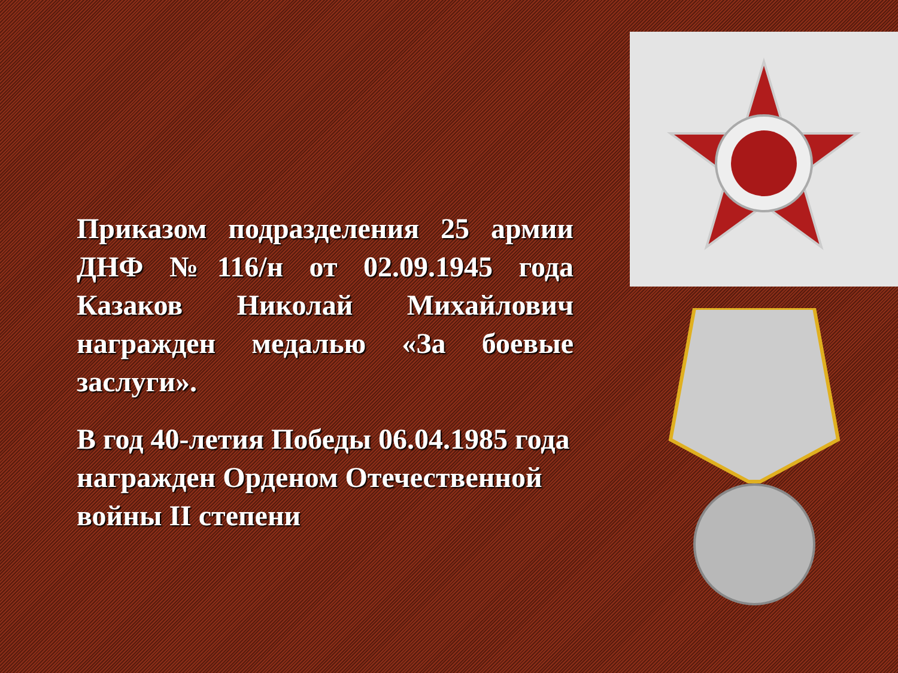Приказом подразделения 25 армии ДНФ №116/н от 02.09.1945 года Казаков Николай Михайлович награжден медалью «За боевые заслуги».
В год 40-летия Победы 06.04.1985 года награжден Орденом Отечественной войны II степени